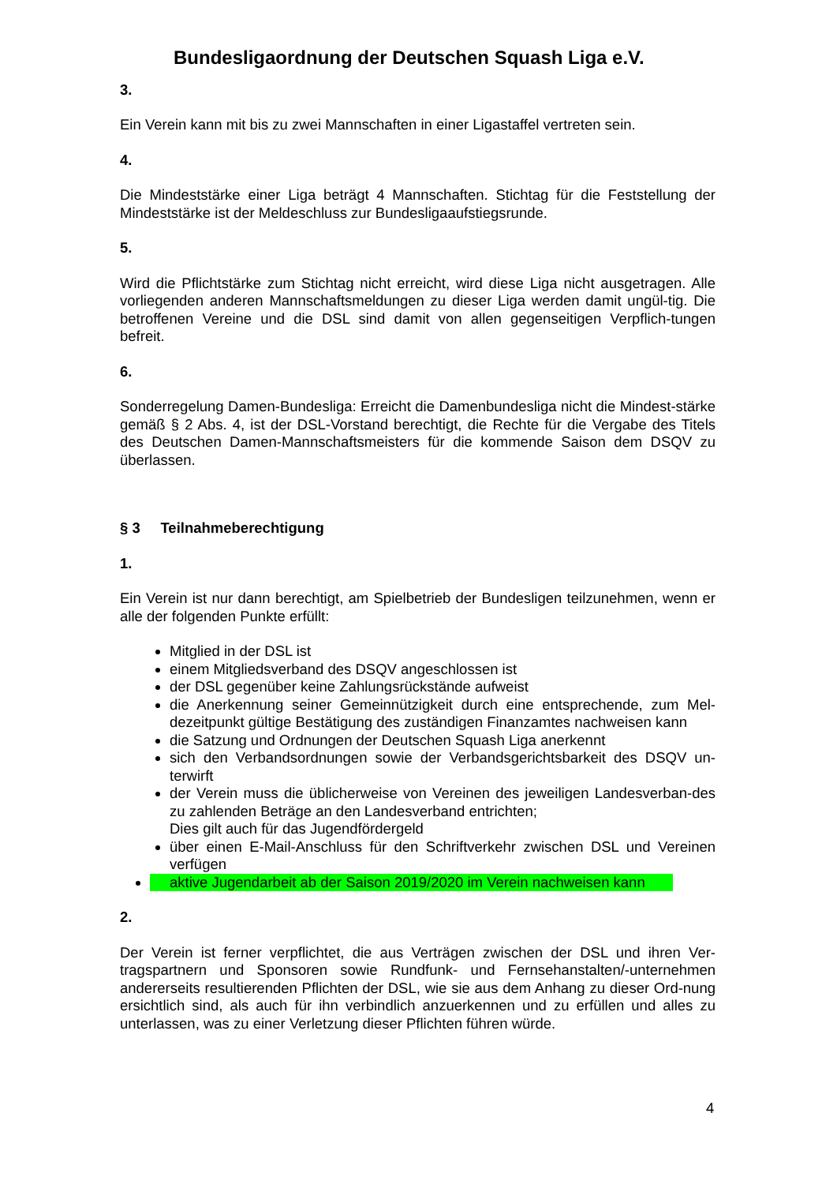Bundesligaordnung der Deutschen Squash Liga e.V.
3.
Ein Verein kann mit bis zu zwei Mannschaften in einer Ligastaffel vertreten sein.
4.
Die Mindeststärke einer Liga beträgt 4 Mannschaften. Stichtag für die Feststellung der Mindeststärke ist der Meldeschluss zur Bundesligaaufstiegsrunde.
5.
Wird die Pflichtstärke zum Stichtag nicht erreicht, wird diese Liga nicht ausgetragen. Alle vorliegenden anderen Mannschaftsmeldungen zu dieser Liga werden damit ungül-tig. Die betroffenen Vereine und die DSL sind damit von allen gegenseitigen Verpflich-tungen befreit.
6.
Sonderregelung Damen-Bundesliga: Erreicht die Damenbundesliga nicht die Mindest-stärke gemäß § 2 Abs. 4, ist der DSL-Vorstand berechtigt, die Rechte für die Vergabe des Titels des Deutschen Damen-Mannschaftsmeisters für die kommende Saison dem DSQV zu überlassen.
§ 3 Teilnahmeberechtigung
1.
Ein Verein ist nur dann berechtigt, am Spielbetrieb der Bundesligen teilzunehmen, wenn er alle der folgenden Punkte erfüllt:
Mitglied in der DSL ist
einem Mitgliedsverband des DSQV angeschlossen ist
der DSL gegenüber keine Zahlungsrückstände aufweist
die Anerkennung seiner Gemeinnützigkeit durch eine entsprechende, zum Mel-dezeitpunkt gültige Bestätigung des zuständigen Finanzamtes nachweisen kann
die Satzung und Ordnungen der Deutschen Squash Liga anerkennt
sich den Verbandsordnungen sowie der Verbandsgerichtsbarkeit des DSQV un-terwirft
der Verein muss die üblicherweise von Vereinen des jeweiligen Landesverban-des zu zahlenden Beträge an den Landesverband entrichten;
Dies gilt auch für das Jugendfördergeld
über einen E-Mail-Anschluss für den Schriftverkehr zwischen DSL und Vereinen verfügen
aktive Jugendarbeit ab der Saison 2019/2020 im Verein nachweisen kann
2.
Der Verein ist ferner verpflichtet, die aus Verträgen zwischen der DSL und ihren Ver-tragspartnern und Sponsoren sowie Rundfunk- und Fernsehanstalten/-unternehmen andererseits resultierenden Pflichten der DSL, wie sie aus dem Anhang zu dieser Ord-nung ersichtlich sind, als auch für ihn verbindlich anzuerkennen und zu erfüllen und alles zu unterlassen, was zu einer Verletzung dieser Pflichten führen würde.
4